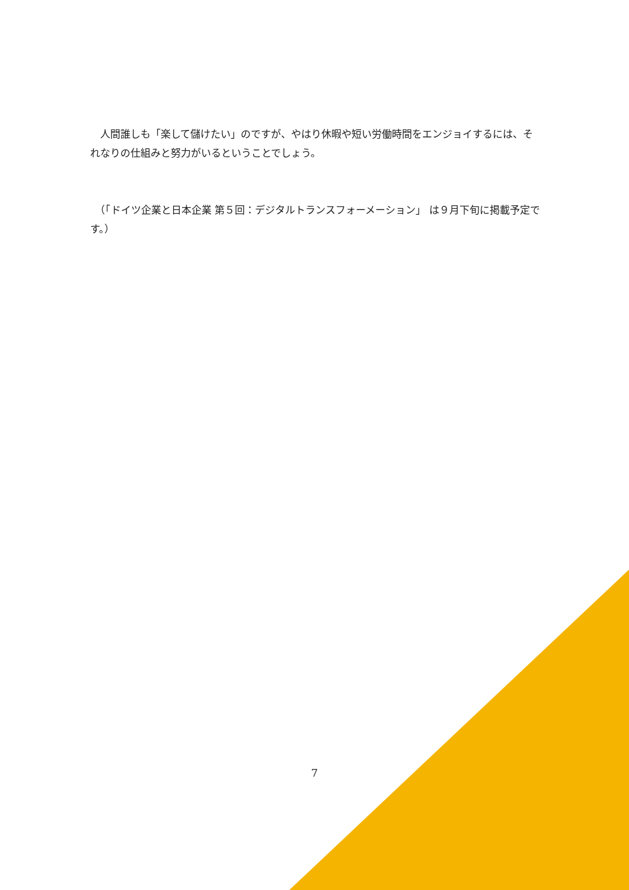人間誰しも「楽して儲けたい」のですが、やはり休暇や短い労働時間をエンジョイするには、それなりの仕組みと努力がいるということでしょう。
　（「ドイツ企業と日本企業 第５回：デジタルトランスフォーメーション」 は９月下旬に掲載予定です。）
7